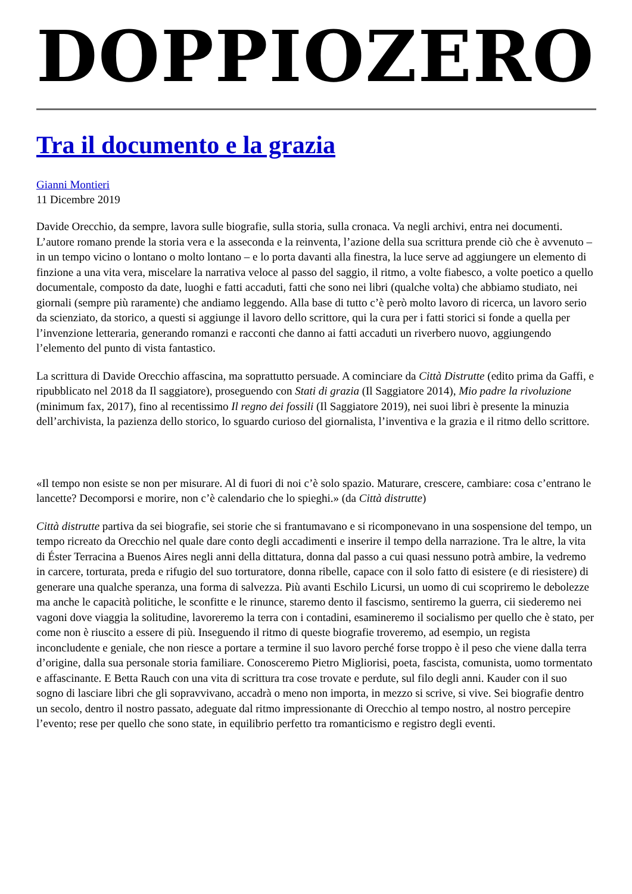DOPPIOZERO
Tra il documento e la grazia
Gianni Montieri
11 Dicembre 2019
Davide Orecchio, da sempre, lavora sulle biografie, sulla storia, sulla cronaca. Va negli archivi, entra nei documenti. L’autore romano prende la storia vera e la asseconda e la reinventa, l’azione della sua scrittura prende ciò che è avvenuto – in un tempo vicino o lontano o molto lontano – e lo porta davanti alla finestra, la luce serve ad aggiungere un elemento di finzione a una vita vera, miscelare la narrativa veloce al passo del saggio, il ritmo, a volte fiabesco, a volte poetico a quello documentale, composto da date, luoghi e fatti accaduti, fatti che sono nei libri (qualche volta) che abbiamo studiato, nei giornali (sempre più raramente) che andiamo leggendo. Alla base di tutto c’è però molto lavoro di ricerca, un lavoro serio da scienziato, da storico, a questi si aggiunge il lavoro dello scrittore, qui la cura per i fatti storici si fonde a quella per l’invenzione letteraria, generando romanzi e racconti che danno ai fatti accaduti un riverbero nuovo, aggiungendo l’elemento del punto di vista fantastico.
La scrittura di Davide Orecchio affascina, ma soprattutto persuade. A cominciare da Città Distrutte (edito prima da Gaffi, e ripubblicato nel 2018 da Il saggiatore), proseguendo con Stati di grazia (Il Saggiatore 2014), Mio padre la rivoluzione (minimum fax, 2017), fino al recentissimo Il regno dei fossili (Il Saggiatore 2019), nei suoi libri è presente la minuzia dell’archivista, la pazienza dello storico, lo sguardo curioso del giornalista, l’inventiva e la grazia e il ritmo dello scrittore.
«Il tempo non esiste se non per misurare. Al di fuori di noi c’è solo spazio. Maturare, crescere, cambiare: cosa c’entrano le lancette? Decomporsi e morire, non c’è calendario che lo spieghi.» (da Città distrutte)
Città distrutte partiva da sei biografie, sei storie che si frantumavano e si ricomponevano in una sospensione del tempo, un tempo ricreato da Orecchio nel quale dare conto degli accadimenti e inserire il tempo della narrazione. Tra le altre, la vita di Éster Terracina a Buenos Aires negli anni della dittatura, donna dal passo a cui quasi nessuno potrà ambire, la vedremo in carcere, torturata, preda e rifugio del suo torturatore, donna ribelle, capace con il solo fatto di esistere (e di riesistere) di generare una qualche speranza, una forma di salvezza. Più avanti Eschilo Licursi, un uomo di cui scopriremo le debolezze ma anche le capacità politiche, le sconfitte e le rinunce, staremo dento il fascismo, sentiremo la guerra, cii siederemo nei vagoni dove viaggia la solitudine, lavoreremo la terra con i contadini, esamineremo il socialismo per quello che è stato, per come non è riuscito a essere di più. Inseguendo il ritmo di queste biografie troveremo, ad esempio, un regista inconcludente e geniale, che non riesce a portare a termine il suo lavoro perché forse troppo è il peso che viene dalla terra d’origine, dalla sua personale storia familiare. Conosceremo Pietro Migliorisi, poeta, fascista, comunista, uomo tormentato e affascinante. E Betta Rauch con una vita di scrittura tra cose trovate e perdute, sul filo degli anni. Kauder con il suo sogno di lasciare libri che gli sopravvivano, accadrà o meno non importa, in mezzo si scrive, si vive. Sei biografie dentro un secolo, dentro il nostro passato, adeguate dal ritmo impressionante di Orecchio al tempo nostro, al nostro percepire l’evento; rese per quello che sono state, in equilibrio perfetto tra romanticismo e registro degli eventi.